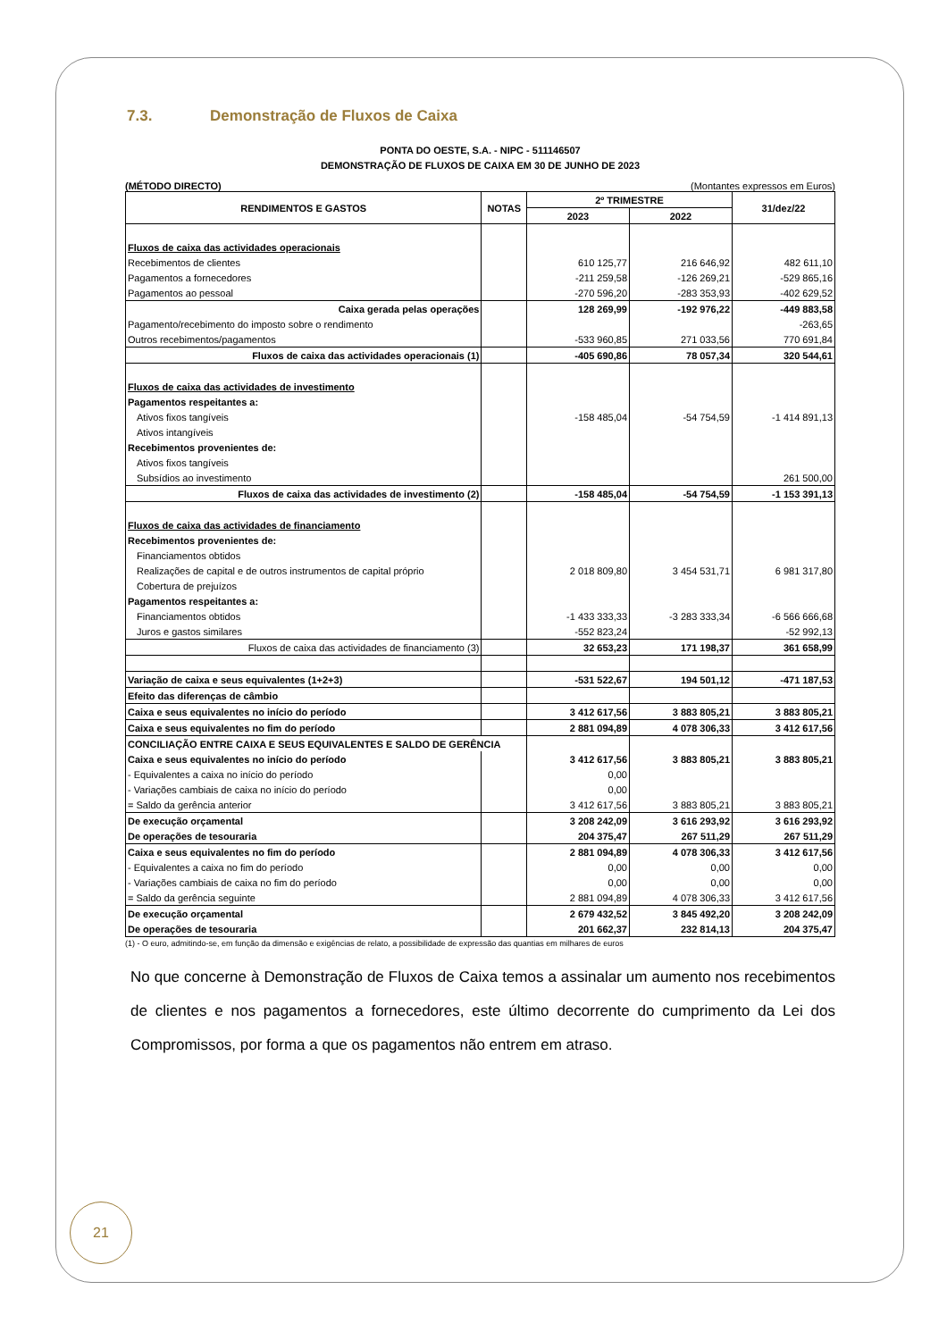7.3. Demonstração de Fluxos de Caixa
PONTA DO OESTE, S.A. - NIPC - 511146507
DEMONSTRAÇÃO DE FLUXOS DE CAIXA EM 30 DE JUNHO DE 2023
(MÉTODO DIRECTO) (Montantes expressos em Euros)
| RENDIMENTOS E GASTOS | NOTAS | 2º TRIMESTRE | | 31/dez/22 |
| --- | --- | --- | --- | --- |
| | | 2023 | 2022 | |
| Fluxos de caixa das actividades operacionais | | | | |
| Recebimentos de clientes | | 610 125,77 | 216 646,92 | 482 611,10 |
| Pagamentos a fornecedores | | -211 259,58 | -126 269,21 | -529 865,16 |
| Pagamentos ao pessoal | | -270 596,20 | -283 353,93 | -402 629,52 |
| Caixa gerada pelas operações | | 128 269,99 | -192 976,22 | -449 883,58 |
| Pagamento/recebimento do imposto sobre o rendimento | | | | -263,65 |
| Outros recebimentos/pagamentos | | -533 960,85 | 271 033,56 | 770 691,84 |
| Fluxos de caixa das actividades operacionais (1) | | -405 690,86 | 78 057,34 | 320 544,61 |
| Fluxos de caixa das actividades de investimento | | | | |
| Pagamentos respeitantes a: | | | | |
| Ativos fixos tangíveis | | -158 485,04 | -54 754,59 | -1 414 891,13 |
| Ativos intangíveis | | | | |
| Recebimentos provenientes de: | | | | |
| Ativos fixos tangíveis | | | | |
| Subsídios ao investimento | | | | 261 500,00 |
| Fluxos de caixa das actividades de investimento (2) | | -158 485,04 | -54 754,59 | -1 153 391,13 |
| Fluxos de caixa das actividades de financiamento | | | | |
| Recebimentos provenientes de: | | | | |
| Financiamentos obtidos | | | | |
| Realizações de capital e de outros instrumentos de capital próprio | | 2 018 809,80 | 3 454 531,71 | 6 981 317,80 |
| Cobertura de prejuízos | | | | |
| Pagamentos respeitantes a: | | | | |
| Financiamentos obtidos | | -1 433 333,33 | -3 283 333,34 | -6 566 666,68 |
| Juros e gastos similares | | -552 823,24 | | -52 992,13 |
| Fluxos de caixa das actividades de financiamento (3) | | 32 653,23 | 171 198,37 | 361 658,99 |
| Variação de caixa e seus equivalentes (1+2+3) | | -531 522,67 | 194 501,12 | -471 187,53 |
| Efeito das diferenças de câmbio | | | | |
| Caixa e seus equivalentes no início do período | | 3 412 617,56 | 3 883 805,21 | 3 883 805,21 |
| Caixa e seus equivalentes no fim do período | | 2 881 094,89 | 4 078 306,33 | 3 412 617,56 |
| CONCILIAÇÃO ENTRE CAIXA E SEUS EQUIVALENTES E SALDO DE GERÊNCIA | | | | |
| Caixa e seus equivalentes no início do período | | 3 412 617,56 | 3 883 805,21 | 3 883 805,21 |
| - Equivalentes a caixa no início do período | | 0,00 | | |
| - Variações cambiais de caixa no início do período | | 0,00 | | |
| = Saldo da gerência anterior | | 3 412 617,56 | 3 883 805,21 | 3 883 805,21 |
| De execução orçamental | | 3 208 242,09 | 3 616 293,92 | 3 616 293,92 |
| De operações de tesouraria | | 204 375,47 | 267 511,29 | 267 511,29 |
| Caixa e seus equivalentes no fim do período | | 2 881 094,89 | 4 078 306,33 | 3 412 617,56 |
| - Equivalentes a caixa no fim do período | | 0,00 | 0,00 | 0,00 |
| - Variações cambiais de caixa no fim do período | | 0,00 | 0,00 | 0,00 |
| = Saldo da gerência seguinte | | 2 881 094,89 | 4 078 306,33 | 3 412 617,56 |
| De execução orçamental | | 2 679 432,52 | 3 845 492,20 | 3 208 242,09 |
| De operações de tesouraria | | 201 662,37 | 232 814,13 | 204 375,47 |
(1) - O euro, admitindo-se, em função da dimensão e exigências de relato, a possibilidade de expressão das quantias em milhares de euros
No que concerne à Demonstração de Fluxos de Caixa temos a assinalar um aumento nos recebimentos de clientes e nos pagamentos a fornecedores, este último decorrente do cumprimento da Lei dos Compromissos, por forma a que os pagamentos não entrem em atraso.
21